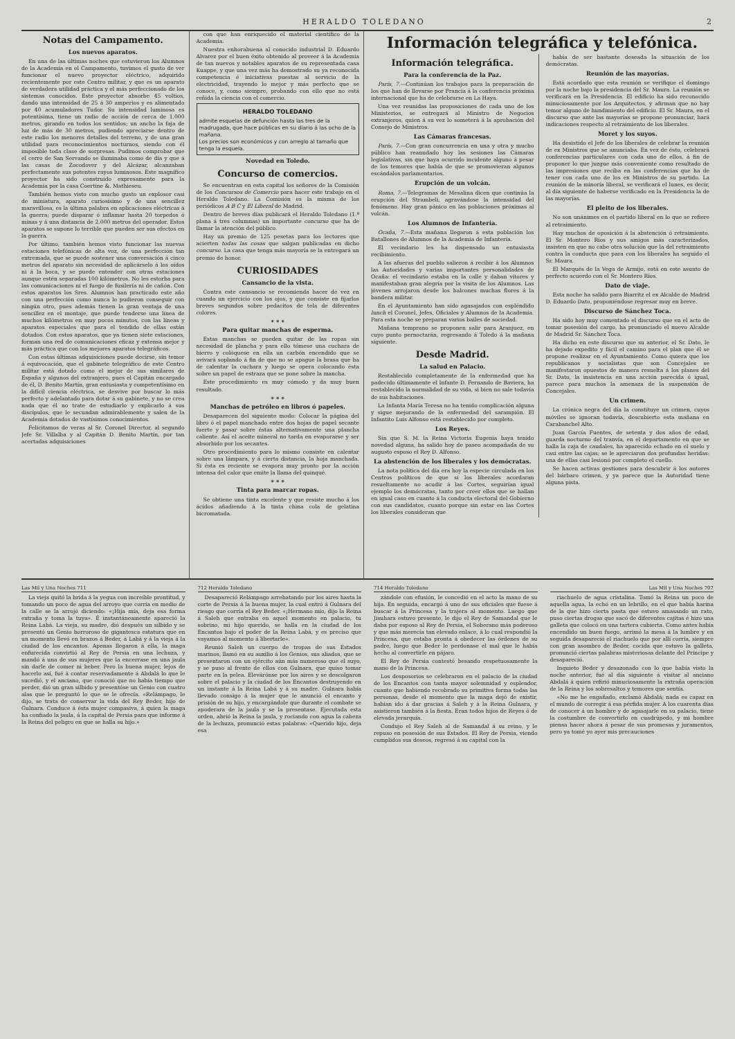HERALDO TOLEDANO 2
Notas del Campamento.
Los nuevos aparatos.
En una de las últimas noches que estuvieron los Alumnos de la Academia en el Campamento, tuvimos el gusto de ver funcionar el nuevo proyector eléctrico, adquirido recientemente por este Centro militar, y que es un aparato de verdadera utilidad práctica y el más perfeccionado de los sistemas conocidos. Este proyector absorbe 45 voltios, dando una intensidad de 25 á 30 amperios y es alimentado por 40 acumuladores Tudor. Su intensidad luminosa es potentísima, tiene un radio de acción de cerca de 1.000 metros, girando en todos los sentidos; un ancho la faja de luz de más de 30 metros, pudiendo apreciarse dentro de este radio los menores detalles del terreno, y de una gran utilidad para reconocimientos nocturnos, siendo con él imposible toda clase de sorpresas. Pudimos comprobar que el cerro de San Servando se iluminaba como de día y que á las casas de Zocodover y del Alcázar, alcanzaban perfectamente sus potentes rayos luminosos. Este magnífico proyector ha sido construido expresamente para la Academia por la casa Coertine &. Mathieseu.
También hemos visto con mucho gusto un explosor casi de miniatura, aparato curiosísimo y de una sencillez maravillosa, es la última palabra en aplicaciones eléctricas á la guerra; puede disparar ó inflamar hasta 20 torpedos ó minas y á una distancia de 2.000 metros del operador. Estos aparatos se supone lo terrible que pueden ser sus efectos en la guerra.
Por último, también hemos visto funcionar las nuevas estaciones telefónicas de alta voz, de una perfección tan extremada, que se puede sostener una conversación á cinco metros del aparato sin necesidad de aplicárselo á los oídos ni á la boca, y se puede entender con otras estaciones aunque estén separadas 100 kilómetros. No les estorba para las comunicaciones ni el fuego de fusilería ni de cañón. Con estos aparatos los Sres. Alumnos han practicado este año con una perfección como nunca lo pudieron conseguir con ningún otro, pues además tienen la gran ventaja de una sencillez en el montaje, que puede tenderse una línea de muchos kilómetros en muy pocos minutos, con las líneas y aparatos especiales que para el tendido de ellas están dotados. Con estos aparatos, que ya tienen siete estaciones, forman una red de comunicaciones eficaz y extensa mejor y más práctica que con los mejores aparatos telegráficos.
Con estas últimas adquisiciones puede decirse, sin temor á equivocación, que el gabinete telegráfico de este Centro militar está dotado como el mejor de sus similares de España y algunos del extranjero, pues el Capitán encargado de él, D. Benito Martín, gran entusiasta y competentísimo en la difícil ciencia eléctrica, se desvive por buscar lo más perfecto y adelantado para dotar á su gabinete, y no se crea nada que él no trate de estudiarlo y explicarlo á sus discípulos, que le secundan admirablemente y salen de la Academia dotados de vastísimos conocimientos.
Felicitamos de veras al Sr. Coronel Director, al segundo Jefe Sr. Villalba y al Capitán D. Benito Martín, por tan acertadas adquisiciones
con que han enriquecido el material científico de la Academia.
Nuestra enhorabuena al conocido industrial D. Eduardo Alvarez por el buen éxito obtenido al proveer á la Academia de tan nuevos y notables aparatos de su representada casa Kuappe, y que una vez más ha demostrado su ya reconocida competencia é iniciativas puestas al servicio de la electricidad, trayendo lo mejor y más perfecto que se conoce, y, como siempre, probando con ello que no está reñida la ciencia con el comercio.
HERALDO TOLEDANO
admite esquelas de defunción hasta las tres de la madrugada, que hace públicas en su diario á las ocho de la mañana.
Los precios son económicos y con arreglo al tamaño que tenga la esquela.
Novedad en Toledo.
Concurso de comercios.
Se encuentran en esta capital los señores de la Comisión de los Concursos de Comercio para hacer este trabajo en el Heraldo Toledano. La Comisión es la misma de los periódicos A B C y El Liberal de Madrid.
Dentro de breves días publicará el Heraldo Toledano (1.ª plana á tres columnas) un importante concurso que ha de llamar la atención del público.
Hay un premio de 125 pesetas para los lectores que acierten todas las cosas que salgan publicadas en dicho concurso. La casa que tenga más mayoría se la entregará un premio de honor.
CURIOSIDADES
Cansancio de la vista.
Contra este cansancio se recomienda hacer de vez en cuando un ejercicio con los ojos, y que consiste en fijarlos breves segundos sobre pedacitos de tela de diferentes colores.
* * *
Para quitar manchas de esperma.
Estas manchas se pueden quitar de las ropas sin necesidad de plancha y para ello tómese una cuchara de hierro y colóquese en ella un carbón encendido que se avivará soplando á fin de que no se apague la brasa que ha de calentar la cuchara y luego se opera colocando ésta sobre un papel de estraza que se pone sobre la mancha.
Este procedimiento es muy cómodo y da muy buen resultado.
* * *
Manchas de petróleo en libros ó papeles.
Desaparecen del siguiente modo: Colocar la página del libro ó el papel manchado entre dos hojas de papel secante fuerte y pasar sobre éstas alternativamente una plancha caliente. Así el aceite mineral no tarda en evaporarse y ser absorbido por los secantes.
Otro procedimiento para lo mismo consiste en calentar sobre una lámpara, y á cierta distancia, la hoja manchada. Si ésta es reciente se evapora muy pronto por la acción intensa del calor que emite la llama del quinqué.
* * *
Tinta para marcar ropas.
Se obtiene una tinta excelente y que resiste mucho á los ácidos añadiendo á la tinta china cola de gelatina bicromatada.
Información telegráfica y telefónica.
Información telegráfica.
Para la conferencia de la Paz.
París, 7.—Continúan los trabajos para la preparación de los que han de llevarse por Francia á la conferencia próxima internacional que ha de celebrarse en La Haya.
Una vez reunidas las proposiciones de cada uno de los Ministerios, se entregará al Ministro de Negocios extranjeros, quien á su vez lo someterá á la aprobación del Consejo de Ministros.
Las Cámaras francesas.
París, 7.—Con gran concurrencia en una y otra y mucho público han reanudado hoy las sesiones las Cámaras legislativas, sin que haya ocurrido incidente alguno á pesar de los temores que había de que se promovieran algunos escándalos parlamentarios.
Erupción de un volcán.
Roma, 7.—Telegramas de Mesalina dicen que continúa la erupción del Strambeli, agravándose la intensidad del fenómeno. Hay gran pánico en las poblaciones próximas al volcán.
Los Alumnos de Infantería.
Ocaña, 7.—Esta mañana llegaron á esta población los Batallones de Alumnos de la Academia de Infantería.
El vecindario les ha dispensado un entusiasta recibimiento.
A las afueras del pueblo salieron á recibir á los Alumnos las Autoridades y varias importantes personalidades de Ocaña: el vecindario estaba en la calle y daban vítores y manifestaban gran alegría por la visita de los Alumnos. Las jóvenes arrojaron desde los balcones muchas flores á la bandera militar.
En el Ayuntamiento han sido agasajados con espléndido lunch el Coronel, Jefes, Oficiales y Alumnos de la Academia. Para esta noche se preparan varios bailes de sociedad.
Mañana temprano se proponen salir para Aranjuez, en cuyo punto pernoctarán, regresando á Toledo á la mañana siguiente.
Desde Madrid.
La salud en Palacio.
Restablecido completamente de la enfermedad que ha padecido últimamente el Infante D. Fernando de Baviera, ha restablecido la normalidad de su vida, si bien no sale todavía de sus habitaciones.
La Infanta María Teresa no ha tenido complicación alguna y sigue mejorando de la enfermedad del sarampión. El Infantito Luis Alfonso está restablecido por completo.
Los Reyes.
Sin que S. M. la Reina Victoria Eugenia haya tenido novedad alguna, ha salido hoy de paseo acompañada de su augusto esposo el Rey D. Alfonso.
La abstención de los liberales y los demócratas.
La nota política del día era hoy la especie circulada en los Centros políticos de que si los liberales acordaran resueltamente no acudir á las Cortes, seguirían igual ejemplo los demócratas, tanto por creer ellos que se hallan en igual caso en cuanto á la conducta electoral del Gobierno con sus candidatos, cuanto porque sin estar en las Cortes los liberales consideran que
había de ser bastante deseada la situación de los demócratas.
Reunión de las mayorías.
Está acordado que esta reunión se verifique el domingo por la noche bajo la presidencia del Sr. Maura. La reunión se verificará en la Presidencia. El edificio ha sido reconocido minuciosamente por los Arquitectos, y afirman que no hay temor alguno de hundimiento del edificio. El Sr. Maura, en el discurso que ante las mayorías se propone pronunciar, hará indicaciones respecto al retraimiento de los liberales.
Moret y los suyos.
Ha desistido el Jefe de los liberales de celebrar la reunión de ex Ministros que se anunciaba. En vez de ésto, celebrará conferencias particulares con cada uno de ellos, á fin de proponer lo que juzgue más conveniente como resultado de las impresiones que reciba en las conferencias que ha de tener con cada uno de los ex Ministros de su partido. La reunión de la minoría liberal, se verificará el lunes, es decir, al día siguiente de haberse verificado en la Presidencia la de las mayorías.
El pleito de los liberales.
No son unánimes en el partido liberal en lo que se refiere al retraimiento.
Hay muchos de oposición á la abstención ó retraimiento. El Sr. Montero Ríos y sus amigos más caracterizados, insisten en que no cabe otra solución que la del retraimiento contra la conducta que para con los liberales ha seguido el Sr. Maura.
El Marqués de la Vega de Armijo, está en este asunto de perfecto acuerdo con el Sr. Montero Ríos.
Dato de viaje.
Esta noche ha salido para Biarritz el ex Alcalde de Madrid D. Eduardo Dato, proponiéndose regresar muy en breve.
Discurso de Sánchez Toca.
Ha sido hoy muy comentado el discurso que en el acto de tomar posesión del cargo, ha pronunciado el nuevo Alcalde de Madrid Sr. Sánchez Toca.
Ha dicho en este discurso que su anterior, el Sr. Dato, le ha dejado expedito y fácil el camino para el plan que él se propone realizar en el Ayuntamiento. Como quiera que los republicanos y socialistas que son Concejales se manifestaron opuestos de manera resuelta á los planes del Sr. Dato, la insistencia en una acción parecida ó igual, parece para muchos la amenaza de la suspensión de Concejales.
Un crimen.
La crónica negra del día la constituye un crimen, cuyos móviles se ignoran todavía, descubierto esta mañana en Carabanchel Alto.
Juan García Fuentes, de setenta y dos años de edad, guarda nocturno del tranvía, en el departamento en que se halla la caja de caudales, ha aparecido echado en el suelo y casi entre las cajas; se le apreciaron dos profundas heridas: una de ellas casi lesionó por completo el cuello.
Se hacen activas gestiones para descubrir á los autores del bárbaro crimen, y ya parece que la Autoridad tiene alguna pista.
Las Mil y Una Noches 711
La vieja quitó la brida á la yegua con increíble prontitud, y tomando un poco de agua del arroyo que corría en medio de la calle se la arrojó diciendo: «¡Hija mía, deja esa forma extraña y toma la tuya». É instantáneamente apareció la Reina Labá. La vieja, su madre, dió después un silbido y se presentó un Genio horroroso de gigantesca estatura que en un momento llevó en brazos á Beder, á Labá y á la vieja á la ciudad de los encantos. Apenas llegaron á ella, la maga enfurecida convirtió al Rey de Persia en una lechuza, y mandó á una de sus mujeres que la encerrase en una jaula sin darle de comer ni beber. Pero la buena mujer, lejos de hacerlo así, fué á contar reservadamente á Abdalá lo que le sucedió, y el anciano, que conoció que no había tiempo que perder, dió un gran silbido y presentóse un Genio con cuatro alas que le preguntó lo que se le ofrecía. «Relámpago, le dijo, se trata de conservar la vida del Rey Beder, hijo de Gulnara. Conduce á ésta mujer compasiva, á quien la maga ha confiado la jaula, á la capital de Persia para que informe á la Reina del peligro en que se halla su hijo.»
712 Heraldo Toledano
Desapareció Relámpago arrebatando por los aires hasta la corte de Persia á la buena mujer, la cual entró á Gulnara del riesgo que corría el Rey Beder. «¡Hermano mío, dijo la Reina á Saleh que entraba en aquel momento en palacio, tu sobrino, mi hijo querido, se halla en la ciudad de los Encantos bajo el poder de la Reina Labá, y es preciso que vayamos al momento á libertarle».
Reunió Saleh un cuerpo de tropas de sus Estados marinos, llamó en su auxilio á los Genios, sus aliados, que se presentaron con un ejército aún más numeroso que el suyo, y se puso al frente de ellos con Gulnara, que quiso tomar parte en la pelea. Elevárónse por los aires y se descolgaron sobre el palacio y la ciudad de los Encantos destruyendo en un instante á la Reina Labá y á su madre. Gulnara había llevado consigo á la mujer que le anunció el encanto y prisión de su hijo, y encargándole que durante el combate se apoderara de la jaula y se la presentase. Ejecutada esta orden, abrió la Reina la jaula, y rociando con agua la cabeza de la lechuza, pronunció estas palabras: «Querido hijo, deja esa
714 Heraldo Toledano
zándole con efusión, le concedió en el acto la mano de su hija. En seguida, encargó á uno de sus oficiales que fuese á buscar á la Princesa y la trajera al momento. Luego que Jisuhara estuvo presente, le dijo el Rey de Samandal que le daba por esposo al Rey de Persia, el Soberano más poderoso y que más merecía tan elevado enlace, á lo cual respondió la Princesa, que estaba pronta á obedecer las órdenes de su padre, luego que Beder le perdonase el mal que le había hecho al convertirle en pájaro.
El Rey de Persia contestó besando respetuosamente la mano de la Princesa.
Los desposorios se celebraron en el palacio de la ciudad de los Encantos con tanta mayor solemnidad y esplendor, cuanto que habiendo recobrado su primitiva forma todas las personas, desde el momento que la maga dejó de existir, habían ido á dar gracias á Saleh y á la Reina Gulnara, y asistieron también á la fiesta. Eran todos hijos de Reyes ó de elevada jerarquía.
Condujo el Rey Saleh al de Samandal á su reino, y le repuso en posesión de sus Estados. El Rey de Persia, viendo cumplidos sus deseos, regresó á su capital con la
Las Mil y Una Noches 707
riachuelo de agua cristalina. Tomó la Reina un poco de aquella agua, la echó en un lebrillo, en el que había harina de la que hizo cierta pasta que estuvo amasando un rato, puso ciertas drogas que sacó de diferentes cajitas é hizo una galleta que colocó en una tartera cubierta. Como antes había encendido un buen fuego, arrimó la mesa á la lumbre y en seguida desapareció el riachuelo que por allí corría, siempre con gran asombro de Beder, cocida que estuvo la galleta, pronunció ciertas palabras misteriosas delante del Príncipe y desapareció.
Inquieto Beder y desazonado con lo que había visto la noche anterior, fué al día siguiente á visitar al anciano Abdalá á quien refirió minuciosamente la extraña operación de la Reina y los sobresaltos y temores que sentía.
«No me he engañado, exclamó Abdalá; nada es capaz en el mundo de corregir á esa pérfida mujer. A los cuarenta días de conocer á un hombre y de agasajarle en su palacio, tiene la costumbre de convertirlo en cuadrúpedo, y mi hombre piensa hacer ahora á pesar de sus promesas y juramentos, pero ya tomé yo ayer mis precauciones